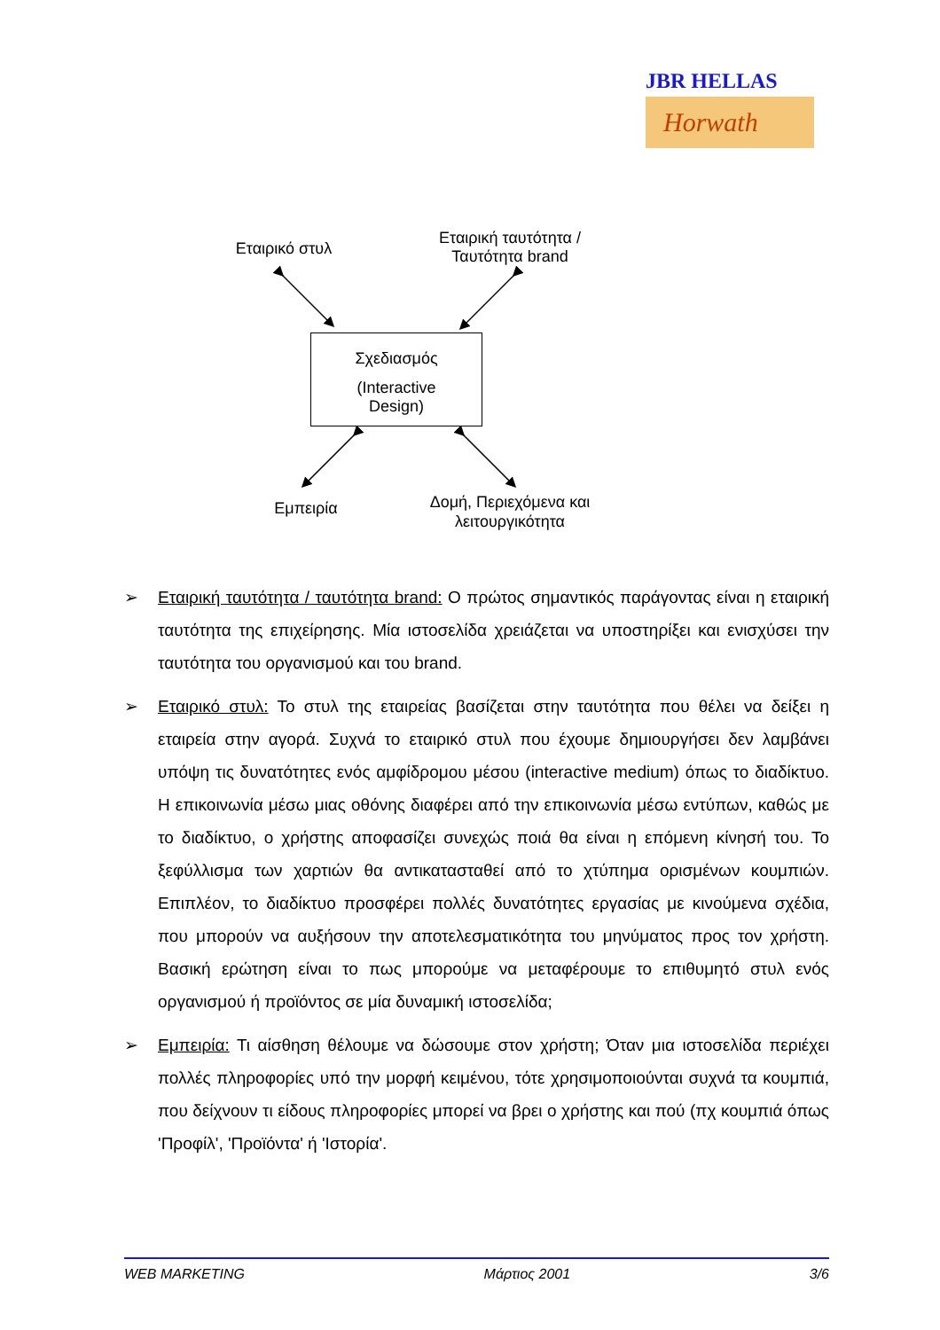JBR HELLAS
Horwath
Εταιρικό στυλ
Εταιρική ταυτότητα / Ταυτότητα brand
Σχεδιασμός
(Interactive
Design)
Εμπειρία
Δομή, Περιεχόμενα και λειτουργικότητα
➢ Εταιρική ταυτότητα / ταυτότητα brand: Ο πρώτος σημαντικός παράγοντας είναι η εταιρική ταυτότητα της επιχείρησης. Μία ιστοσελίδα χρειάζεται να υποστηρίξει και ενισχύσει την ταυτότητα του οργανισμού και του brand.
➢ Εταιρικό στυλ: Το στυλ της εταιρείας βασίζεται στην ταυτότητα που θέλει να δείξει η εταιρεία στην αγορά. Συχνά το εταιρικό στυλ που έχουμε δημιουργήσει δεν λαμβάνει υπόψη τις δυνατότητες ενός αμφίδρομου μέσου (interactive medium) όπως το διαδίκτυο. Η επικοινωνία μέσω μιας οθόνης διαφέρει από την επικοινωνία μέσω εντύπων, καθώς με το διαδίκτυο, ο χρήστης αποφασίζει συνεχώς ποιά θα είναι η επόμενη κίνησή του. Το ξεφύλλισμα των χαρτιών θα αντικατασταθεί από το χτύπημα ορισμένων κουμπιών. Επιπλέον, το διαδίκτυο προσφέρει πολλές δυνατότητες εργασίας με κινούμενα σχέδια, που μπορούν να αυξήσουν την αποτελεσματικότητα του μηνύματος προς τον χρήστη. Βασική ερώτηση είναι το πως μπορούμε να μεταφέρουμε το επιθυμητό στυλ ενός οργανισμού ή προϊόντος σε μία δυναμική ιστοσελίδα;
➢ Εμπειρία: Τι αίσθηση θέλουμε να δώσουμε στον χρήστη; Όταν μια ιστοσελίδα περιέχει πολλές πληροφορίες υπό την μορφή κειμένου, τότε χρησιμοποιούνται συχνά τα κουμπιά, που δείχνουν τι είδους πληροφορίες μπορεί να βρει ο χρήστης και πού (πχ κουμπιά όπως 'Προφίλ', 'Προϊόντα' ή 'Ιστορία'.
WEB MARKETING Μάρτιος 2001 3/6